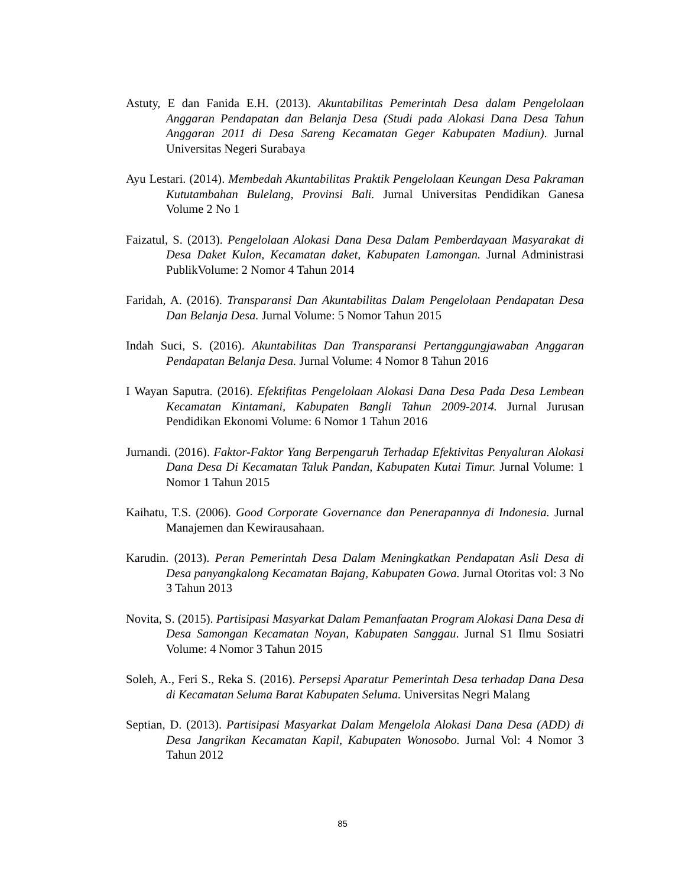Astuty, E dan Fanida E.H. (2013). Akuntabilitas Pemerintah Desa dalam Pengelolaan Anggaran Pendapatan dan Belanja Desa (Studi pada Alokasi Dana Desa Tahun Anggaran 2011 di Desa Sareng Kecamatan Geger Kabupaten Madiun). Jurnal Universitas Negeri Surabaya
Ayu Lestari. (2014). Membedah Akuntabilitas Praktik Pengelolaan Keungan Desa Pakraman Kututambahan Bulelang, Provinsi Bali. Jurnal Universitas Pendidikan Ganesa Volume 2 No 1
Faizatul, S. (2013). Pengelolaan Alokasi Dana Desa Dalam Pemberdayaan Masyarakat di Desa Daket Kulon, Kecamatan daket, Kabupaten Lamongan. Jurnal Administrasi PublikVolume: 2 Nomor 4 Tahun 2014
Faridah, A. (2016). Transparansi Dan Akuntabilitas Dalam Pengelolaan Pendapatan Desa Dan Belanja Desa. Jurnal Volume: 5 Nomor Tahun 2015
Indah Suci, S. (2016). Akuntabilitas Dan Transparansi Pertanggungjawaban Anggaran Pendapatan Belanja Desa. Jurnal Volume: 4 Nomor 8 Tahun 2016
I Wayan Saputra. (2016). Efektifitas Pengelolaan Alokasi Dana Desa Pada Desa Lembean Kecamatan Kintamani, Kabupaten Bangli Tahun 2009-2014. Jurnal Jurusan Pendidikan Ekonomi Volume: 6 Nomor 1 Tahun 2016
Jurnandi. (2016). Faktor-Faktor Yang Berpengaruh Terhadap Efektivitas Penyaluran Alokasi Dana Desa Di Kecamatan Taluk Pandan, Kabupaten Kutai Timur. Jurnal Volume: 1 Nomor 1 Tahun 2015
Kaihatu, T.S. (2006). Good Corporate Governance dan Penerapannya di Indonesia. Jurnal Manajemen dan Kewirausahaan.
Karudin. (2013). Peran Pemerintah Desa Dalam Meningkatkan Pendapatan Asli Desa di Desa panyangkalong Kecamatan Bajang, Kabupaten Gowa. Jurnal Otoritas vol: 3 No 3 Tahun 2013
Novita, S. (2015). Partisipasi Masyarkat Dalam Pemanfaatan Program Alokasi Dana Desa di Desa Samongan Kecamatan Noyan, Kabupaten Sanggau. Jurnal S1 Ilmu Sosiatri Volume: 4 Nomor 3 Tahun 2015
Soleh, A., Feri S., Reka S. (2016). Persepsi Aparatur Pemerintah Desa terhadap Dana Desa di Kecamatan Seluma Barat Kabupaten Seluma. Universitas Negri Malang
Septian, D. (2013). Partisipasi Masyarkat Dalam Mengelola Alokasi Dana Desa (ADD) di Desa Jangrikan Kecamatan Kapil, Kabupaten Wonosobo. Jurnal Vol: 4 Nomor 3 Tahun 2012
85